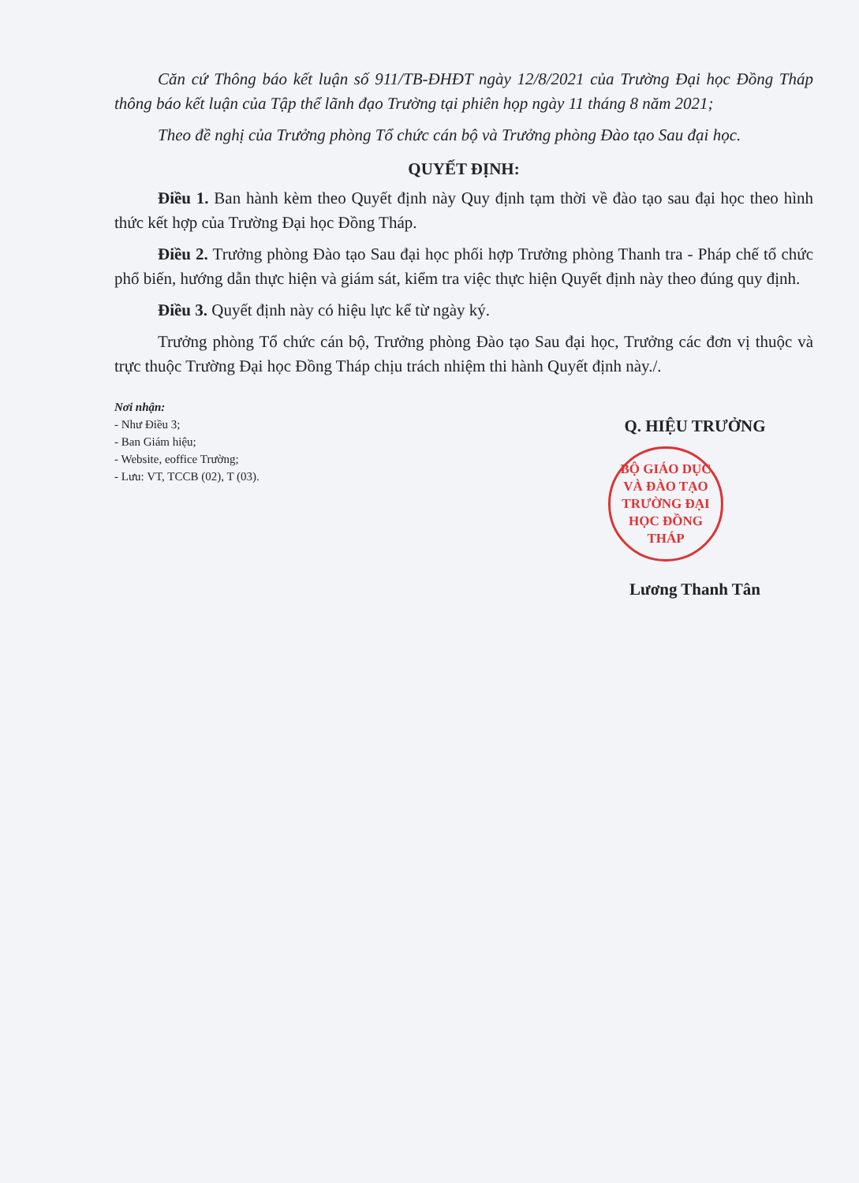Căn cứ Thông báo kết luận số 911/TB-ĐHĐT ngày 12/8/2021 của Trường Đại học Đồng Tháp thông báo kết luận của Tập thể lãnh đạo Trường tại phiên họp ngày 11 tháng 8 năm 2021;
Theo đề nghị của Trưởng phòng Tổ chức cán bộ và Trưởng phòng Đào tạo Sau đại học.
QUYẾT ĐỊNH:
Điều 1. Ban hành kèm theo Quyết định này Quy định tạm thời về đào tạo sau đại học theo hình thức kết hợp của Trường Đại học Đồng Tháp.
Điều 2. Trưởng phòng Đào tạo Sau đại học phối hợp Trưởng phòng Thanh tra - Pháp chế tổ chức phổ biến, hướng dẫn thực hiện và giám sát, kiểm tra việc thực hiện Quyết định này theo đúng quy định.
Điều 3. Quyết định này có hiệu lực kể từ ngày ký.
Trưởng phòng Tổ chức cán bộ, Trưởng phòng Đào tạo Sau đại học, Trưởng các đơn vị thuộc và trực thuộc Trường Đại học Đồng Tháp chịu trách nhiệm thi hành Quyết định này./.
Nơi nhận:
- Như Điều 3;
- Ban Giám hiệu;
- Website, eoffice Trường;
- Lưu: VT, TCCB (02), T (03).
Q. HIỆU TRƯỞNG
BỘ GIÁO DỤC VÀ ĐÀO TẠO
TRƯỜNG ĐẠI HỌC ĐỒNG THÁP
Lương Thanh Tân